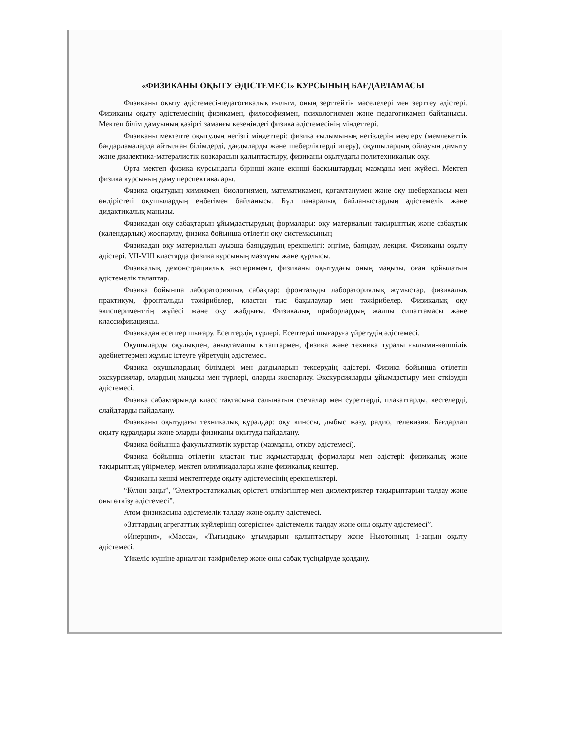«ФИЗИКАНЫ ОҚЫТУ ӘДІСТЕМЕСІ» КУРСЫНЫҢ БАҒДАРЛАМАСЫ
Физиканы оқыту әдістемесі-педагогикалық ғылым, оның зерттейтін мәселелері мен зерттеу әдістері. Физиканы оқыту әдістемесінің физикамен, философиямен, психологиямен және педагогикамен байланысы. Мектеп білім дамуының қазіргі заманғы кезеңіндегі физика әдістемесінің міндеттері.
Физиканы мектепте оқытудың негізгі міндеттері: физика ғылымының негіздерін меңгеру (мемлекеттік бағдарламаларда айтылған білімдерді, дағдыларды және шеберліктерді игеру), оқушылардың ойлауын дамыту және диалектика-матералистік көзқарасын қалыптастыру, физиканы оқытудағы политехникалық оқу.
Орта мектеп физика курсындағы бірінші және екінші басқыштардың мазмұны мен жүйесі. Мектеп физика курсының даму перспективалары.
Физика оқытудың химиямен, биологиямен, математикамен, қоғамтанумен және оқу шеберханасы мен өндірістегі оқушылардың еңбегімен байланысы. Бұл пәнаралық байланыстардың әдістемелік және дидактикалық маңызы.
Физикадан оқу сабақтарын ұйымдастырудың формалары: оқу материалын тақырыптық және сабақтық (календарлық) жоспарлау, физика бойынша өтілетін оқу системасының
Физикадан оқу материалын ауызша баяндаудың ерекшелігі: әңгіме, баяндау, лекция. Физиканы оқыту әдістері. VII-VIII кластарда физика курсының мазмұны және құрлысы.
Физикалық демонстрациялық эксперимент, физиканы оқытудағы оның маңызы, оған қойылатын әдістемелік талаптар.
Физика бойынша лабораториялық сабақтар: фронтальды лабораториялық жұмыстар, физикалық практикум, фронтальды тәжірибелер, кластан тыс бақылаулар мен тәжірибелер. Физикалық оқу экисперименттің жүйесі және оқу жабдығы. Физикалық приборлардың жалпы сипаттамасы және классификациясы.
Физикадан есептер шығару. Есептердің түрлері. Есептерді шығаруға үйретудің әдістемесі.
Оқушыларды оқулықпен, анықтамашы кітаптармен, физика және техника туралы ғылыми-көпшілік әдебиеттермен жұмыс істеуге үйретудің әдістемесі.
Физика оқушылардың білімдері мен дағдыларын тексерудің әдістері. Физика бойынша өтілетін экскурсиялар, олардың маңызы мен түрлері, оларды жоспарлау. Экскурсияларды ұйымдастыру мен өткізудің әдістемесі.
Физика сабақтарында класс тақтасына салынатын схемалар мен суреттерді, плакаттарды, кестелерді, слайдтарды пайдалану.
Физиканы оқытудағы техникалық құралдар: оқу киносы, дыбыс жазу, радио, телевизия. Бағдарлап оқыту құралдары және оларды физиканы оқытуда пайдалану.
Физика бойынша факультативтік курстар (мазмұны, өткізу әдістемесі).
Физика бойынша өтілетін кластан тыс жұмыстардың формалары мен әдістері: физикалық және тақырыптық үйірмелер, мектеп олимпиадалары және физикалық кештер.
Физиканы кешкі мектептерде оқыту әдістемесінің ерекшеліктері.
“Кулон заңы”, “Электростатикалық өрістегі өткізгіштер мен диэлектриктер тақырыптарын талдау және оны өткізу әдістемесі”.
Атом физикасына әдістемелік талдау және оқыту әдістемесі.
«Заттардың агрегаттық күйлерінің өзгерісіне» әдістемелік талдау және оны оқыту әдістемесі”.
«Инерция», «Масса», «Тығыздық» ұғымдарын қалыптастыру және Ньютонның 1-заңын оқыту әдістемесі.
Үйкеліс күшіне арналған тәжірибелер және оны сабақ түсіндіруде қолдану.